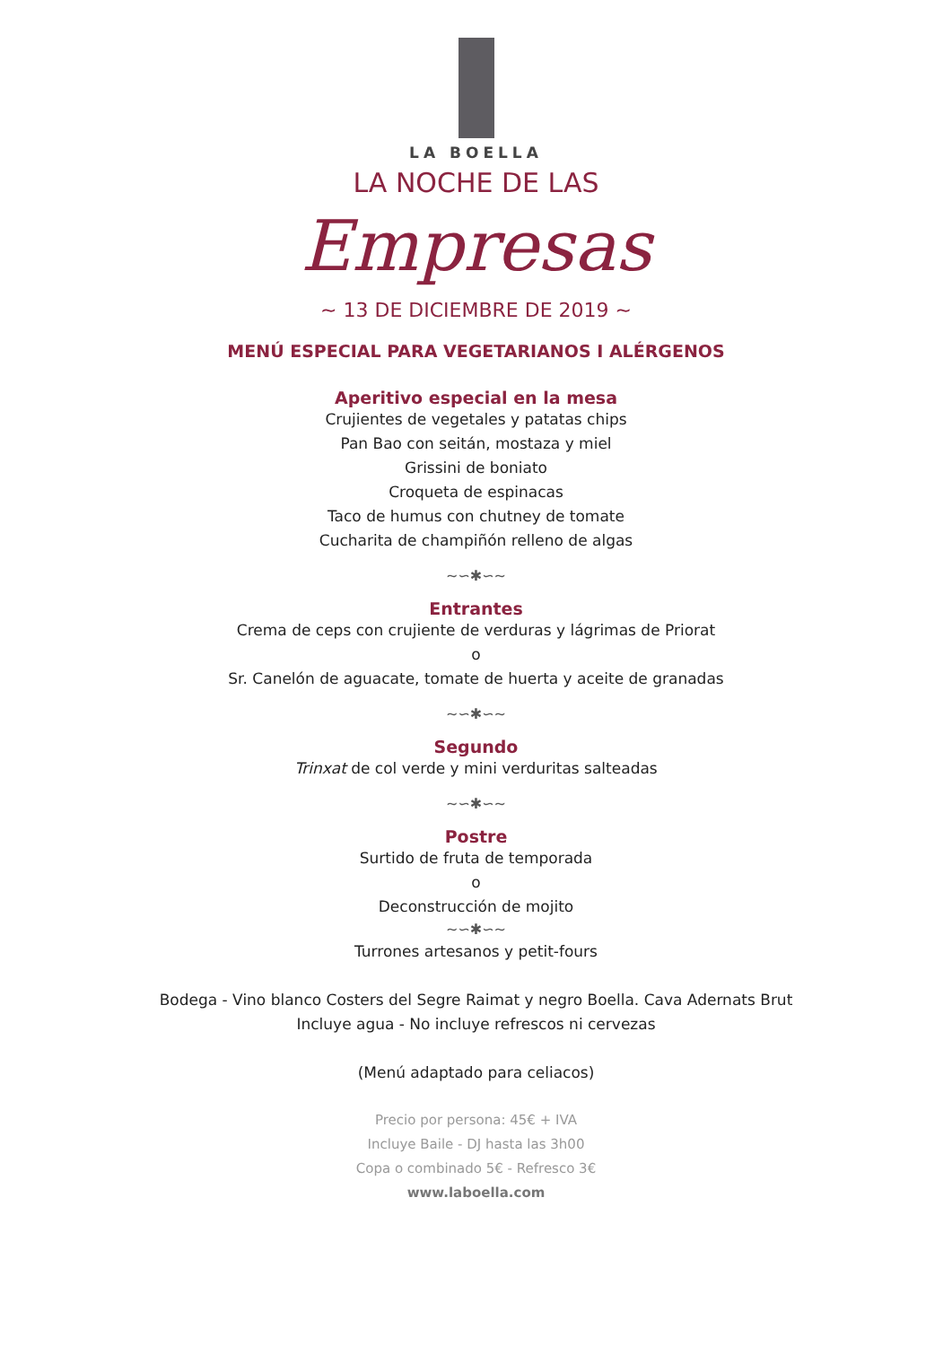LA BOELLA
LA NOCHE DE LAS
Empresas
~ 13 DE DICIEMBRE DE 2019 ~
MENÚ ESPECIAL PARA VEGETARIANOS I ALÉRGENOS
Aperitivo especial en la mesa
Crujientes de vegetales y patatas chips
Pan Bao con seitán, mostaza y miel
Grissini de boniato
Croqueta de espinacas
Taco de humus con chutney de tomate
Cucharita de champiñón relleno de algas
~∽✱∽~
Entrantes
Crema de ceps con crujiente de verduras y lágrimas de Priorat
o
Sr. Canelón de aguacate, tomate de huerta y aceite de granadas
~∽✱∽~
Segundo
Trinxat de col verde y mini verduritas salteadas
~∽✱∽~
Postre
Surtido de fruta de temporada
o
Deconstrucción de mojito
~∽✱∽~
Turrones artesanos y petit-fours
Bodega - Vino blanco Costers del Segre Raimat y negro Boella. Cava Adernats Brut
Incluye agua - No incluye refrescos ni cervezas
(Menú adaptado para celiacos)
Precio por persona: 45€ + IVA
Incluye Baile - DJ hasta las 3h00
Copa o combinado 5€ - Refresco 3€
www.laboella.com